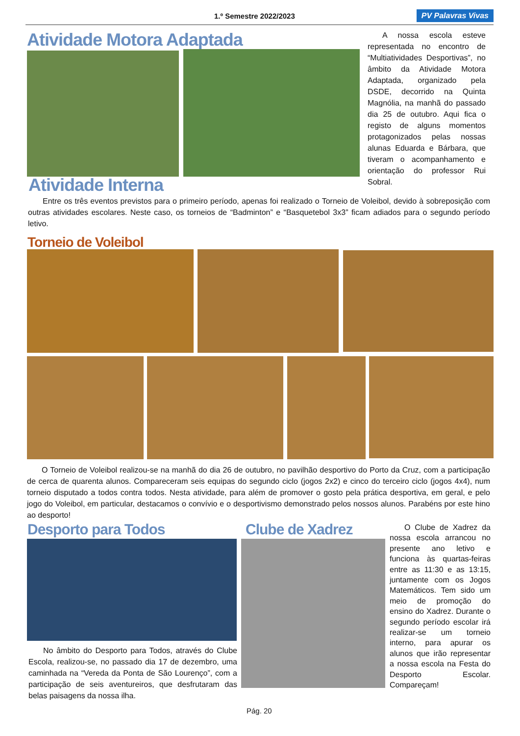1.º Semestre 2022/2023 PV Palavras Vivas
Atividade Motora Adaptada
A nossa escola esteve representada no encontro de “Multiatividades Desportivas”, no âmbito da Atividade Motora Adaptada, organizado pela DSDE, decorrido na Quinta Magnólia, na manhã do passado dia 25 de outubro. Aqui fica o registo de alguns momentos protagonizados pelas nossas alunas Eduarda e Bárbara, que tiveram o acompanhamento e orientação do professor Rui Sobral.
Atividade Interna
Entre os três eventos previstos para o primeiro período, apenas foi realizado o Torneio de Voleibol, devido à sobreposição com outras atividades escolares. Neste caso, os torneios de “Badminton” e “Basquetebol 3x3” ficam adiados para o segundo período letivo.
Torneio de Voleibol
O Torneio de Voleibol realizou-se na manhã do dia 26 de outubro, no pavilhão desportivo do Porto da Cruz, com a participação de cerca de quarenta alunos. Compareceram seis equipas do segundo ciclo (jogos 2x2) e cinco do terceiro ciclo (jogos 4x4), num torneio disputado a todos contra todos. Nesta atividade, para além de promover o gosto pela prática desportiva, em geral, e pelo jogo do Voleibol, em particular, destacamos o convívio e o desportivismo demonstrado pelos nossos alunos. Parabéns por este hino ao desporto!
Desporto para Todos
No âmbito do Desporto para Todos, através do Clube Escola, realizou-se, no passado dia 17 de dezembro, uma caminhada na “Vereda da Ponta de São Lourenço”, com a participação de seis aventureiros, que desfrutaram das belas paisagens da nossa ilha.
Clube de Xadrez
O Clube de Xadrez da nossa escola arrancou no presente ano letivo e funciona às quartas-feiras entre as 11:30 e as 13:15, juntamente com os Jogos Matemáticos. Tem sido um meio de promoção do ensino do Xadrez. Durante o segundo período escolar irá realizar-se um torneio interno, para apurar os alunos que irão representar a nossa escola na Festa do Desporto Escolar. Compareçam!
Pág. 20